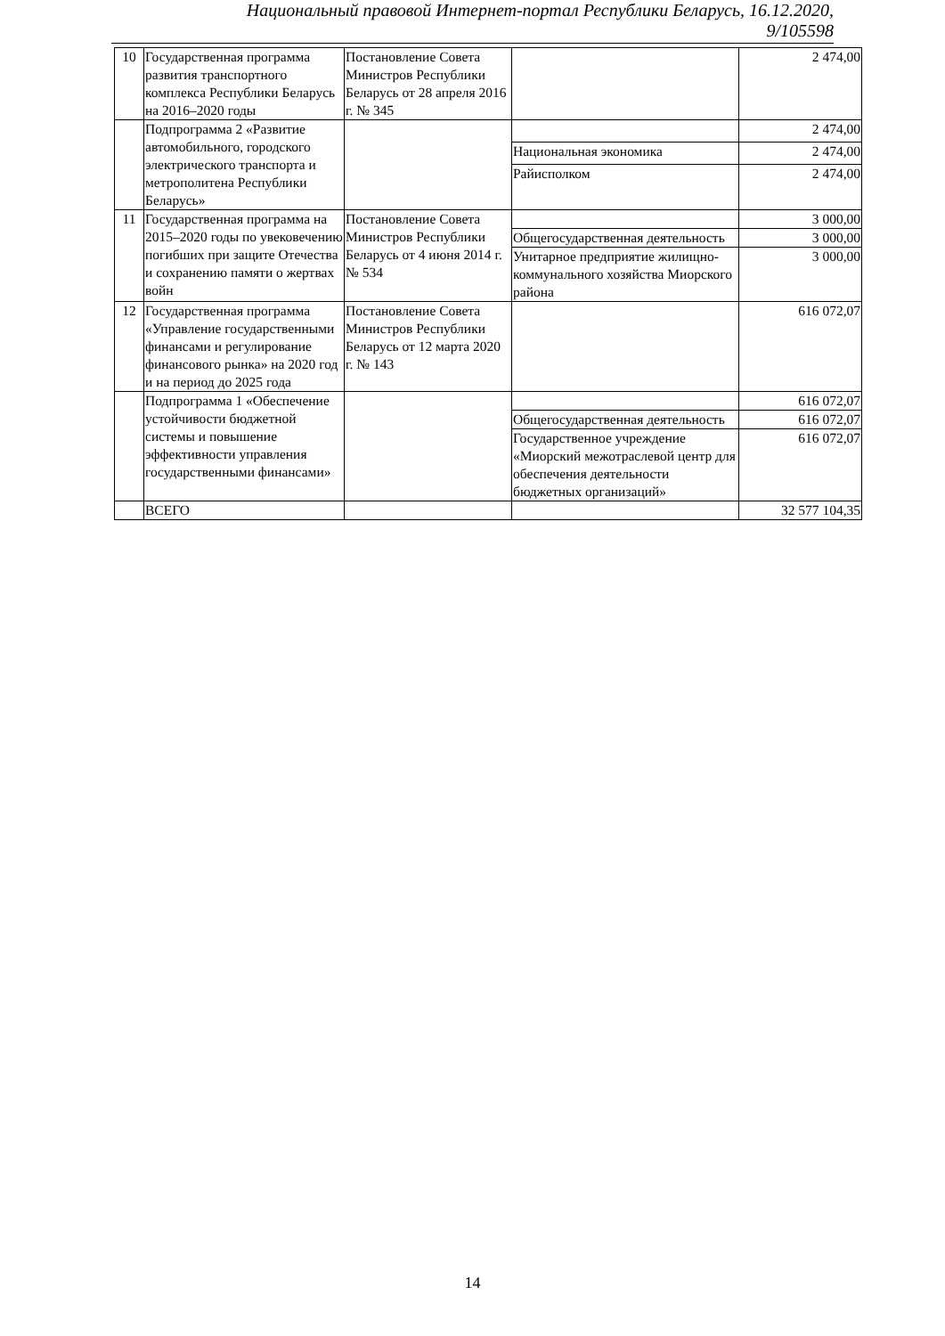Национальный правовой Интернет-портал Республики Беларусь, 16.12.2020, 9/105598
| 10 | Государственная программа развития транспортного комплекса Республики Беларусь на 2016–2020 годы | Постановление Совета Министров Республики Беларусь от 28 апреля 2016 г. № 345 | | 2 474,00 |
| | Подпрограмма 2 «Развитие автомобильного, городского электрического транспорта и метрополитена Республики Беларусь» | | | 2 474,00 |
| | | | Национальная экономика | 2 474,00 |
| | | | Райисполком | 2 474,00 |
| 11 | Государственная программа на 2015–2020 годы по увековечению погибших при защите Отечества и сохранению памяти о жертвах войн | Постановление Совета Министров Республики Беларусь от 4 июня 2014 г. № 534 | | 3 000,00 |
| | | | Общегосударственная деятельность | 3 000,00 |
| | | | Унитарное предприятие жилищно-коммунального хозяйства Миорского района | 3 000,00 |
| 12 | Государственная программа «Управление государственными финансами и регулирование финансового рынка» на 2020 год и на период до 2025 года | Постановление Совета Министров Республики Беларусь от 12 марта 2020 г. № 143 | | 616 072,07 |
| | Подпрограмма 1 «Обеспечение устойчивости бюджетной системы и повышение эффективности управления государственными финансами» | | | 616 072,07 |
| | | | Общегосударственная деятельность | 616 072,07 |
| | | | Государственное учреждение «Миорский межотраслевой центр для обеспечения деятельности бюджетных организаций» | 616 072,07 |
| | ВСЕГО | | | 32 577 104,35 |
14